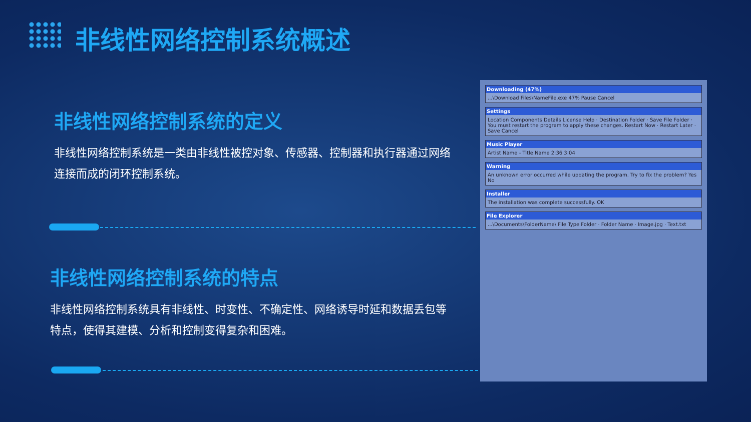非线性网络控制系统概述
非线性网络控制系统的定义
非线性网络控制系统是一类由非线性被控对象、传感器、控制器和执行器通过网络连接而成的闭环控制系统。
非线性网络控制系统的特点
非线性网络控制系统具有非线性、时变性、不确定性、网络诱导时延和数据丢包等特点，使得其建模、分析和控制变得复杂和困难。
Downloading (47%)...\Download Files\NameFile.exe 47% Pause Cancel
Settings
Location Components Details License Help · Destination Folder · Save File Folder · You must restart the program to apply these changes. Restart Now · Restart Later · Save Cancel
Music Player
Artist Name - Title Name 2:36 3:04
Warning
An unknown error occurred while updating the program. Try to fix the problem? Yes No
Installer
The installation was complete successfully. OK
File Explorer...\Documents\FolderName\ File Type Folder · Folder Name · Image.jpg · Text.txt